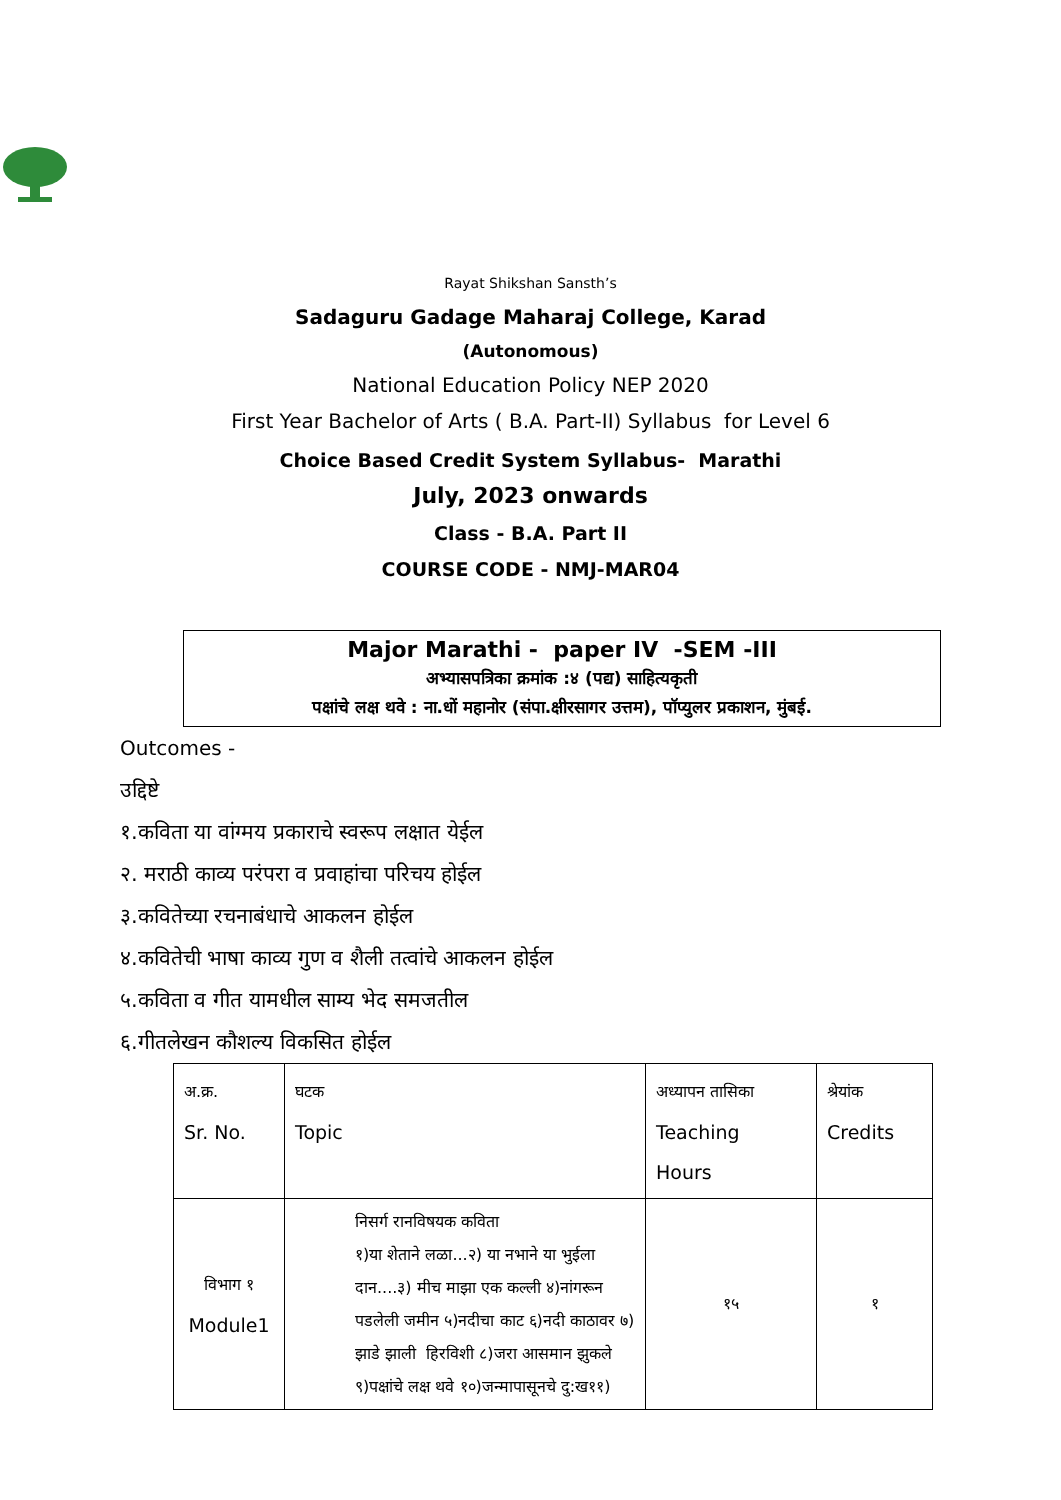Rayat Shikshan Sansth’s
Sadaguru Gadage Maharaj College, Karad
(Autonomous)
National Education Policy NEP 2020
First Year Bachelor of Arts ( B.A. Part-II) Syllabus for Level 6
Choice Based Credit System Syllabus- Marathi
July, 2023 onwards
Class - B.A. Part II
COURSE CODE - NMJ-MAR04
Major Marathi - paper IV -SEM -III
अभ्यासपत्रिका क्रमांक :४ (पद्य) साहित्यकृती
पक्षांचे लक्ष थवे : ना.धों महानोर (संपा.क्षीरसागर उत्तम), पॉप्युलर प्रकाशन, मुंबई.
Outcomes -
उद्दिष्टे
१.कविता या वांग्मय प्रकाराचे स्वरूप लक्षात येईल
२. मराठी काव्य परंपरा व प्रवाहांचा परिचय होईल
३.कवितेच्या रचनाबंधाचे आकलन होईल
४.कवितेची भाषा काव्य गुण व शैली तत्वांचे आकलन होईल
५.कविता व गीत यामधील साम्य भेद समजतील
६.गीतलेखन कौशल्य विकसित होईल
| अ.क्र. Sr. No. | घटक Topic | अध्यापन तासिका Teaching Hours | श्रेयांक Credits |
| विभाग १ Module1 | निसर्ग रानविषयक कविता १)या शेताने लळा...२) या नभाने या भुईला दान....३) मीच माझा एक कल्ली ४)नांगरून पडलेली जमीन ५)नदीचा काट ६)नदी काठावर ७) झाडे झाली हिरविशी ८)जरा आसमान झुकले ९)पक्षांचे लक्ष थवे १०)जन्मापासूनचे दु:ख११) | १५ | १ |